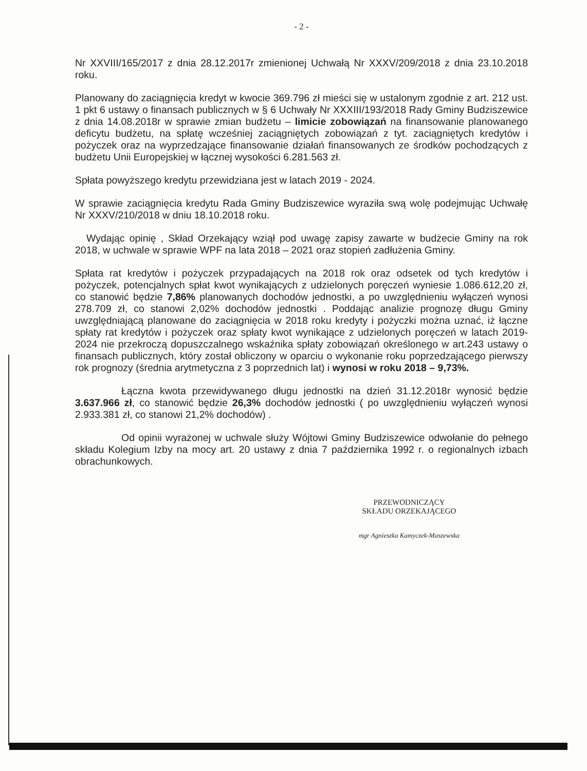- 2 -
Nr XXVIII/165/2017 z dnia 28.12.2017r zmienionej Uchwałą Nr XXXV/209/2018 z dnia 23.10.2018 roku.
Planowany do zaciągnięcia kredyt w kwocie 369.796 zł mieści się w ustalonym zgodnie z art. 212 ust. 1 pkt 6 ustawy o finansach publicznych w § 6 Uchwały Nr XXXIII/193/2018 Rady Gminy Budziszewice z dnia 14.08.2018r w sprawie zmian budżetu – limicie zobowiązań na finansowanie planowanego deficytu budżetu, na spłatę wcześniej zaciągniętych zobowiązań z tyt. zaciągniętych kredytów i pożyczek oraz na wyprzedzające finansowanie działań finansowanych ze środków pochodzących z budżetu Unii Europejskiej w łącznej wysokości 6.281.563 zł.
Spłata powyższego kredytu przewidziana jest w latach 2019 - 2024.
W sprawie zaciągnięcia kredytu Rada Gminy Budziszewice wyraziła swą wolę podejmując Uchwałę Nr XXXV/210/2018 w dniu 18.10.2018 roku.
Wydając opinię , Skład Orzekający wziął pod uwagę zapisy zawarte w budżecie Gminy na rok 2018, w uchwale w sprawie WPF na lata 2018 – 2021 oraz stopień zadłużenia Gminy.
Spłata rat kredytów i pożyczek przypadających na 2018 rok oraz odsetek od tych kredytów i pożyczek, potencjalnych spłat kwot wynikających z udzielonych poręczeń wyniesie 1.086.612,20 zł, co stanowić będzie 7,86% planowanych dochodów jednostki, a po uwzględnieniu wyłączeń wynosi 278.709 zł, co stanowi 2,02% dochodów jednostki . Poddając analizie prognozę długu Gminy uwzględniającą planowane do zaciągnięcia w 2018 roku kredyty i pożyczki można uznać, iż łączne spłaty rat kredytów i pożyczek oraz spłaty kwot wynikające z udzielonych poręczeń w latach 2019-2024 nie przekroczą dopuszczalnego wskaźnika spłaty zobowiązań określonego w art.243 ustawy o finansach publicznych, który został obliczony w oparciu o wykonanie roku poprzedzającego pierwszy rok prognozy (średnia arytmetyczna z 3 poprzednich lat) i wynosi w roku 2018 – 9,73%.
Łączna kwota przewidywanego długu jednostki na dzień 31.12.2018r wynosić będzie 3.637.966 zł, co stanowić będzie 26,3% dochodów jednostki ( po uwzględnieniu wyłączeń wynosi 2.933.381 zł, co stanowi 21,2% dochodów) .
Od opinii wyrażonej w uchwale służy Wójtowi Gminy Budziszewice odwołanie do pełnego składu Kolegium Izby na mocy art. 20 ustawy z dnia 7 października 1992 r. o regionalnych izbach obrachunkowych.
PRZEWODNICZĄCY
SKŁADU ORZEKAJĄCEGO
mgr Agnieszka Kamyczek-Maszewska